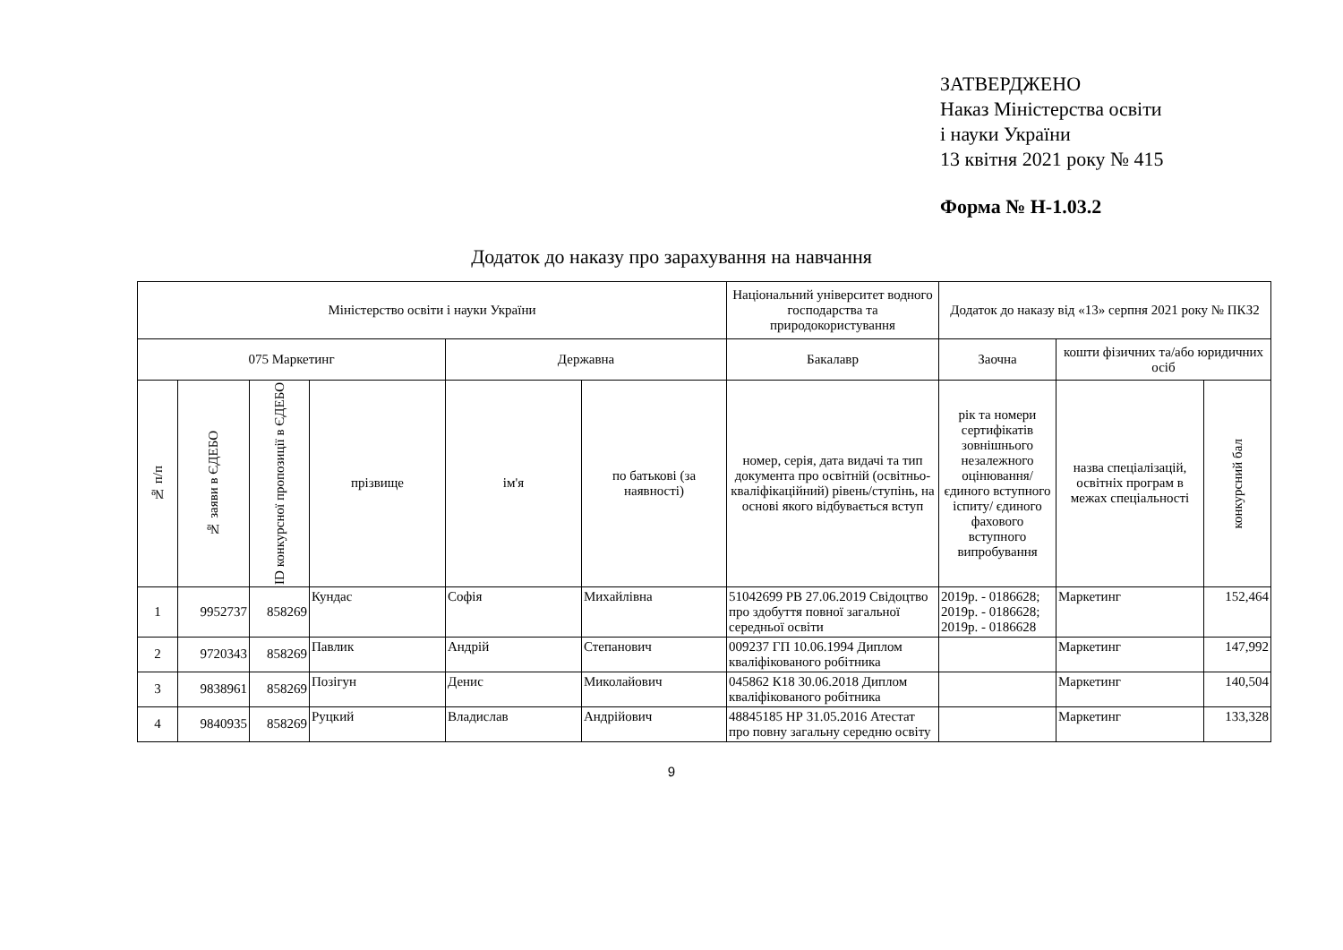ЗАТВЕРДЖЕНО
Наказ Міністерства освіти
і науки України
13 квітня 2021 року № 415
Форма № Н-1.03.2
Додаток до наказу про зарахування на навчання
| Міністерство освіти і науки України | | | | | | Національний університет водного господарства та природокористування | Додаток до наказу від «13» серпня 2021 року № ПКЗ2 | | |
| 075 Маркетинг | | | | Державна | | Бакалавр | Заочна | кошти фізичних та/або юридичних осіб | |
| № п/п | № заяви в ЄДЕБО | ID конкурсної пропозиції в ЄДЕБО | прізвище | ім'я | по батькові (за наявності) | номер, серія, дата видачі та тип документа про освітній (освітньо-кваліфікаційний) рівень/ступінь, на основі якого відбувається вступ | рік та номери сертифікатів зовнішнього незалежного оцінювання/ єдиного вступного іспиту/ єдиного фахового вступного випробування | назва спеціалізацій, освітніх програм в межах спеціальності | конкурсний бал |
| 1 | 9952737 | 858269 | Кундас | Софія | Михайлівна | 51042699 РВ 27.06.2019 Свідоцтво про здобуття повної загальної середньої освіти | 2019р. - 0186628; 2019р. - 0186628; 2019р. - 0186628 | Маркетинг | 152,464 |
| 2 | 9720343 | 858269 | Павлик | Андрій | Степанович | 009237 ГП 10.06.1994 Диплом кваліфікованого робітника | | Маркетинг | 147,992 |
| 3 | 9838961 | 858269 | Позігун | Денис | Миколайович | 045862 К18 30.06.2018 Диплом кваліфікованого робітника | | Маркетинг | 140,504 |
| 4 | 9840935 | 858269 | Руцкий | Владислав | Андрійович | 48845185 НР 31.05.2016 Атестат про повну загальну середню освіту | | Маркетинг | 133,328 |
9